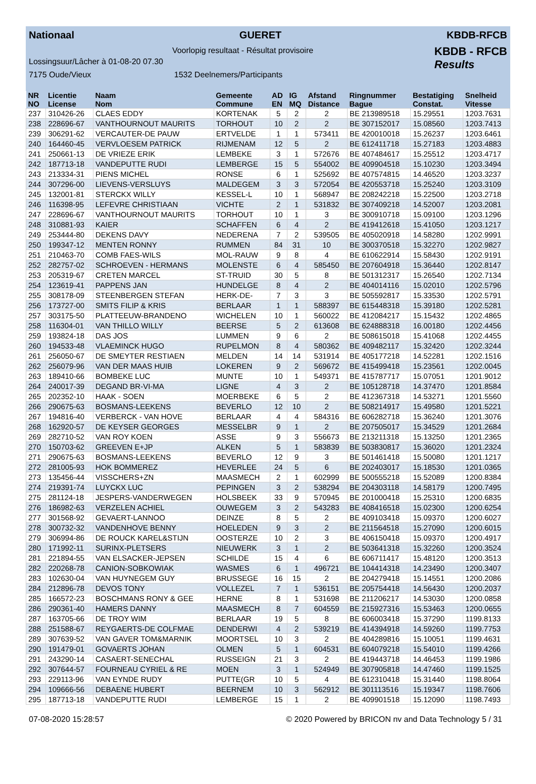Nationaal GUERET KBDB-RFCB
Voorlopig resultaat - Résultat provisoire
KBDB - RFCB
Results
Lossingsuur/Lâcher à 01-08-20 07.30
7175 Oude/Vieux 1532 Deelnemers/Participants
| NR | Licentie | Naam | Gemeente | AD | IG | Afstand | Ringnummer | Bestatiging | Snelheid |
| --- | --- | --- | --- | --- | --- | --- | --- | --- | --- |
| NO | License | Nom | Commune | EN | MQ | Distance | Bague | Constat. | Vitesse |
| 237 | 310426-26 | CLAES EDDY | KORTENAK | 5 | 2 | 2 | BE 213989518 | 15.29551 | 1203.7631 |
| 238 | 228696-67 | VANTHOURNOUT MAURITS | TORHOUT | 10 | 2 | 2 | BE 307152017 | 15.08560 | 1203.7413 |
| 239 | 306291-62 | VERCAUTER-DE PAUW | ERTVELDE | 1 | 1 | 573411 | BE 420010018 | 15.26237 | 1203.6461 |
| 240 | 164460-45 | VERVLOESEM PATRICK | RIJMENAM | 12 | 5 | 2 | BE 612411718 | 15.27183 | 1203.4883 |
| 241 | 250661-13 | DE VRIEZE ERIK | LEMBEKE | 3 | 1 | 572676 | BE 407484617 | 15.25512 | 1203.4717 |
| 242 | 187713-18 | VANDEPUTTE RUDI | LEMBERGE | 15 | 5 | 554002 | BE 409904518 | 15.10230 | 1203.3494 |
| 243 | 213334-31 | PIENS MICHEL | RONSE | 6 | 1 | 525692 | BE 407574815 | 14.46520 | 1203.3237 |
| 244 | 307296-00 | LIEVENS-VERSLUYS | MALDEGEM | 3 | 3 | 572054 | BE 420553718 | 15.25240 | 1203.3109 |
| 245 | 132001-81 | STERCKX WILLY | KESSEL-L | 10 | 1 | 568947 | BE 208242218 | 15.22500 | 1203.2718 |
| 246 | 116398-95 | LEFEVRE CHRISTIAAN | VICHTE | 2 | 1 | 531832 | BE 307409218 | 14.52007 | 1203.2081 |
| 247 | 228696-67 | VANTHOURNOUT MAURITS | TORHOUT | 10 | 1 | 3 | BE 300910718 | 15.09100 | 1203.1296 |
| 248 | 310881-93 | KAIER | SCHAFFEN | 6 | 4 | 2 | BE 419412618 | 15.41050 | 1203.1217 |
| 249 | 253444-80 | DEKENS DAVY | NEDERENA | 7 | 2 | 539505 | BE 405020918 | 14.58280 | 1202.9991 |
| 250 | 199347-12 | MENTEN RONNY | RUMMEN | 84 | 31 | 10 | BE 300370518 | 15.32270 | 1202.9827 |
| 251 | 210463-70 | COMB FAES-WILS | MOL-RAUW | 9 | 8 | 4 | BE 610622914 | 15.58430 | 1202.9191 |
| 252 | 282757-02 | SCHROEVEN - HERMANS | MOLENSTE | 6 | 4 | 585450 | BE 207604918 | 15.36440 | 1202.8147 |
| 253 | 205319-67 | CRETEN MARCEL | ST-TRUID | 30 | 5 | 8 | BE 501312317 | 15.26540 | 1202.7134 |
| 254 | 123619-41 | PAPPENS JAN | HUNDELGE | 8 | 4 | 2 | BE 404014116 | 15.02010 | 1202.5796 |
| 255 | 308178-09 | STEENBERGEN STEFAN | HERK-DE- | 7 | 3 | 3 | BE 505592817 | 15.33530 | 1202.5791 |
| 256 | 173727-00 | SMITS FILIP & KRIS | BERLAAR | 1 | 1 | 588397 | BE 615448318 | 15.39180 | 1202.5281 |
| 257 | 303175-50 | PLATTEEUW-BRANDENO | WICHELEN | 10 | 1 | 560022 | BE 412084217 | 15.15432 | 1202.4865 |
| 258 | 116304-01 | VAN THILLO WILLY | BEERSE | 5 | 2 | 613608 | BE 624888318 | 16.00180 | 1202.4456 |
| 259 | 193824-18 | DAS JOS | LUMMEN | 9 | 6 | 2 | BE 508615018 | 15.41068 | 1202.4455 |
| 260 | 194533-48 | VLAEMINCK HUGO | RUPELMON | 8 | 4 | 580362 | BE 409482117 | 15.32420 | 1202.3244 |
| 261 | 256050-67 | DE SMEYTER RESTIAEN | MELDEN | 14 | 14 | 531914 | BE 405177218 | 14.52281 | 1202.1516 |
| 262 | 256079-96 | VAN DER MAAS HUIB | LOKEREN | 9 | 2 | 569672 | BE 415499418 | 15.23561 | 1202.0045 |
| 263 | 189410-66 | BOMBEKE LUC | MUNTE | 10 | 1 | 549371 | BE 415787717 | 15.07051 | 1201.9012 |
| 264 | 240017-39 | DEGAND BR-VI-MA | LIGNE | 4 | 3 | 2 | BE 105128718 | 14.37470 | 1201.8584 |
| 265 | 202352-10 | HAAK - SOEN | MOERBEKE | 6 | 5 | 2 | BE 412367318 | 14.53271 | 1201.5560 |
| 266 | 290675-63 | BOSMANS-LEEKENS | BEVERLO | 12 | 10 | 2 | BE 508214917 | 15.49580 | 1201.5221 |
| 267 | 194816-40 | VERBERCK - VAN HOVE | BERLAAR | 4 | 4 | 584316 | BE 606282718 | 15.36240 | 1201.3076 |
| 268 | 162920-57 | DE KEYSER GEORGES | MESSELBR | 9 | 1 | 2 | BE 207505017 | 15.34529 | 1201.2684 |
| 269 | 282710-52 | VAN ROY KOEN | ASSE | 9 | 3 | 556673 | BE 213211318 | 15.13250 | 1201.2365 |
| 270 | 150703-62 | GREEVEN E+JP | ALKEN | 5 | 1 | 583839 | BE 503830817 | 15.36020 | 1201.2324 |
| 271 | 290675-63 | BOSMANS-LEEKENS | BEVERLO | 12 | 9 | 3 | BE 501461418 | 15.50080 | 1201.1217 |
| 272 | 281005-93 | HOK BOMMEREZ | HEVERLEE | 24 | 5 | 6 | BE 202403017 | 15.18530 | 1201.0365 |
| 273 | 135456-44 | VISSCHERS+ZN | MAASMECH | 2 | 1 | 602999 | BE 500555218 | 15.52089 | 1200.8384 |
| 274 | 219391-74 | LUYCKX LUC | PEPINGEN | 3 | 2 | 538294 | BE 204303118 | 14.58179 | 1200.7495 |
| 275 | 281124-18 | JESPERS-VANDERWEGEN | HOLSBEEK | 33 | 9 | 570945 | BE 201000418 | 15.25310 | 1200.6835 |
| 276 | 186982-63 | VERZELEN ACHIEL | OUWEGEM | 3 | 2 | 543283 | BE 408416518 | 15.02300 | 1200.6254 |
| 277 | 301568-92 | GEVAERT-LANNOO | DEINZE | 8 | 5 | 2 | BE 409103418 | 15.09370 | 1200.6027 |
| 278 | 300732-32 | VANDENHOVE BENNY | HOELEDEN | 9 | 3 | 2 | BE 211564518 | 15.27090 | 1200.6015 |
| 279 | 306994-86 | DE ROUCK KAREL&STIJN | OOSTERZE | 10 | 2 | 3 | BE 406150418 | 15.09370 | 1200.4917 |
| 280 | 171992-11 | SURINX-PLETSERS | NIEUWERK | 3 | 1 | 2 | BE 503641318 | 15.32260 | 1200.3524 |
| 281 | 221894-55 | VAN ELSACKER-JEPSEN | SCHILDE | 15 | 4 | 6 | BE 606711417 | 15.48120 | 1200.3513 |
| 282 | 220268-78 | CANION-SOBKOWIAK | WASMES | 6 | 1 | 496721 | BE 104414318 | 14.23490 | 1200.3407 |
| 283 | 102630-04 | VAN HUYNEGEM GUY | BRUSSEGE | 16 | 15 | 2 | BE 204279418 | 15.14551 | 1200.2086 |
| 284 | 212896-78 | DEVOS TONY | VOLLEZEL | 7 | 1 | 536151 | BE 205754418 | 14.56430 | 1200.2037 |
| 285 | 166572-23 | BOSCHMANS RONY & GEE | HERNE | 8 | 1 | 531698 | BE 211206217 | 14.53030 | 1200.0858 |
| 286 | 290361-40 | HAMERS DANNY | MAASMECH | 8 | 7 | 604559 | BE 215927316 | 15.53463 | 1200.0655 |
| 287 | 163705-66 | DE TROY WIM | BERLAAR | 19 | 5 | 8 | BE 606003418 | 15.37290 | 1199.8133 |
| 288 | 251588-67 | REYGAERTS-DE COLFMAE | DENDERWI | 4 | 2 | 539219 | BE 414394918 | 14.59260 | 1199.7753 |
| 289 | 307639-52 | VAN GAVER TOM&MARNIK | MOORTSEL | 10 | 3 | 2 | BE 404289816 | 15.10051 | 1199.4631 |
| 290 | 191479-01 | GOVAERTS JOHAN | OLMEN | 5 | 1 | 604531 | BE 604079218 | 15.54010 | 1199.4266 |
| 291 | 243290-14 | CASAERT-SENECHAL | RUSSEIGN | 21 | 3 | 2 | BE 419443718 | 14.46453 | 1199.1986 |
| 292 | 307644-57 | FOURNEAU CYRIEL & RE | MOEN | 3 | 1 | 524949 | BE 307905818 | 14.47460 | 1199.1525 |
| 293 | 229113-96 | VAN EYNDE RUDY | PUTTE(GR | 10 | 5 | 4 | BE 612310418 | 15.31440 | 1198.8064 |
| 294 | 109666-56 | DEBAENE HUBERT | BEERNEM | 10 | 3 | 562912 | BE 301113516 | 15.19347 | 1198.7606 |
| 295 | 187713-18 | VANDEPUTTE RUDI | LEMBERGE | 15 | 1 | 2 | BE 409901518 | 15.12090 | 1198.7493 |
07-08-2020 15:28:57 © 2020 Powered by BRICON nv and Data Technology 5 / 31